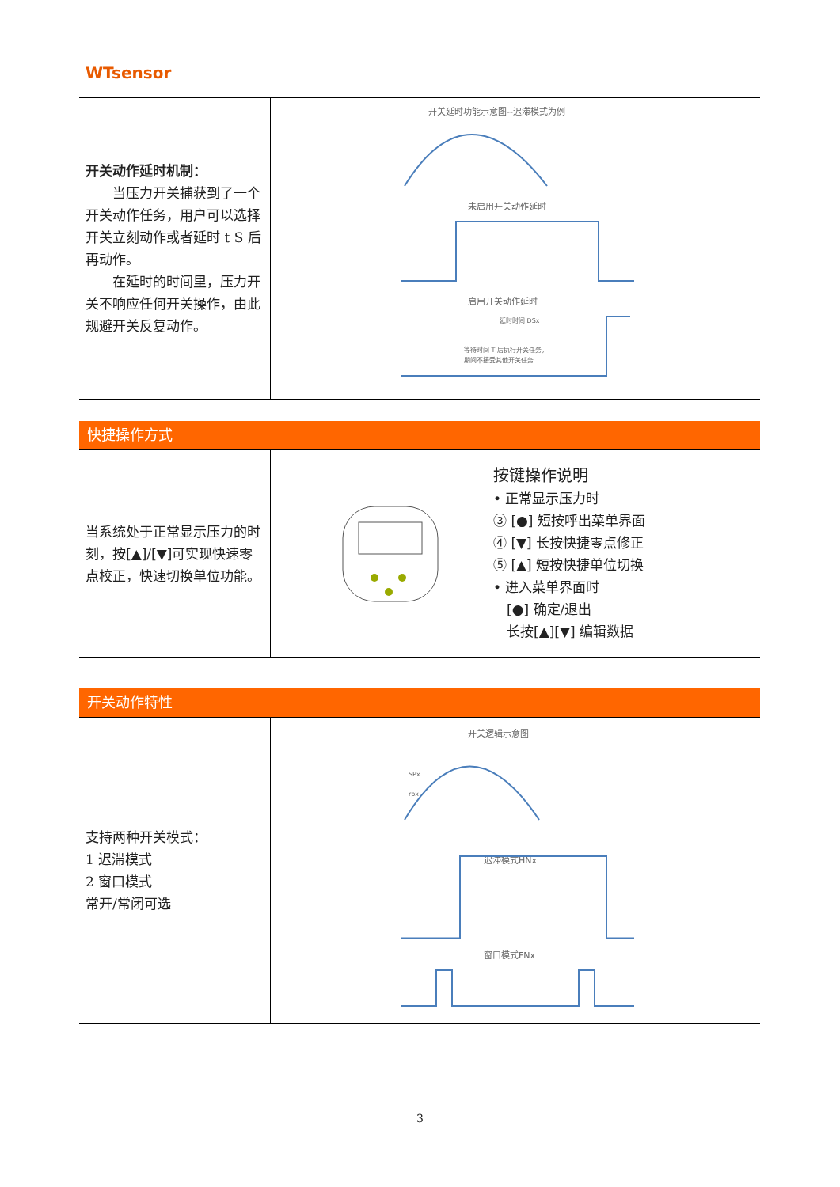WTsensor
| 开关动作延时机制： 当压力开关捕获到了一个开关动作任务，用户可以选择开关立刻动作或者延时 t S 后再动作。 在延时的时间里，压力开关不响应任何开关操作，由此规避开关反复动作。 | 开关延时功能示意图--迟滞模式为例 未启用开关动作延时 启用开关动作延时 延时时间 DSx 等待时间 T 后执行开关任务， 期间不接受其他开关任务 |
| 快捷操作方式 | |
| 当系统处于正常显示压力的时刻，按[▲]/[▼]可实现快速零点校正，快速切换单位功能。 | 按键操作说明 • 正常显示压力时 ③ [●] 短按呼出菜单界面 ④ [▼] 长按快捷零点修正 ⑤ [▲] 短按快捷单位切换 • 进入菜单界面时 [●] 确定/退出 长按[▲][▼] 编辑数据 |
| 开关动作特性 | |
| 支持两种开关模式： 1 迟滞模式 2 窗口模式 常开/常闭可选 | 开关逻辑示意图 SPx rpx 迟滞模式HNx 窗口模式FNx |
3